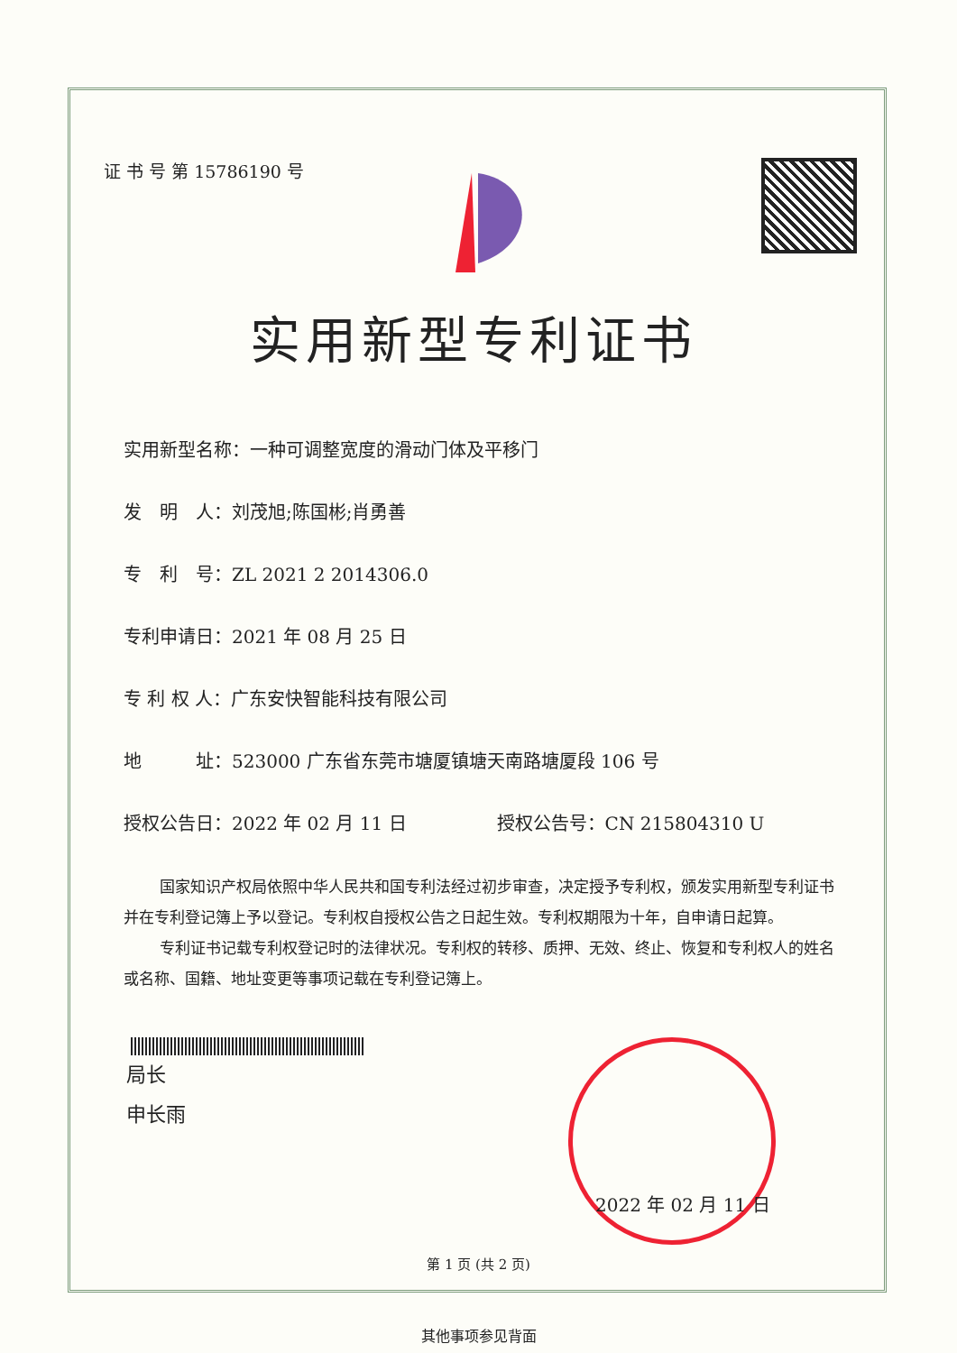证 书 号 第 15786190 号
实用新型专利证书
实用新型名称：一种可调整宽度的滑动门体及平移门
发　明　人：刘茂旭;陈国彬;肖勇善
专　利　号：ZL 2021 2 2014306.0
专利申请日：2021 年 08 月 25 日
专 利 权 人：广东安快智能科技有限公司
地　　　址：523000 广东省东莞市塘厦镇塘天南路塘厦段 106 号
授权公告日：2022 年 02 月 11 日　　　　　授权公告号：CN 215804310 U
国家知识产权局依照中华人民共和国专利法经过初步审查，决定授予专利权，颁发实用新型专利证书并在专利登记簿上予以登记。专利权自授权公告之日起生效。专利权期限为十年，自申请日起算。
专利证书记载专利权登记时的法律状况。专利权的转移、质押、无效、终止、恢复和专利权人的姓名或名称、国籍、地址变更等事项记载在专利登记簿上。
局长
申长雨
2022 年 02 月 11 日
第 1 页 (共 2 页)
其他事项参见背面